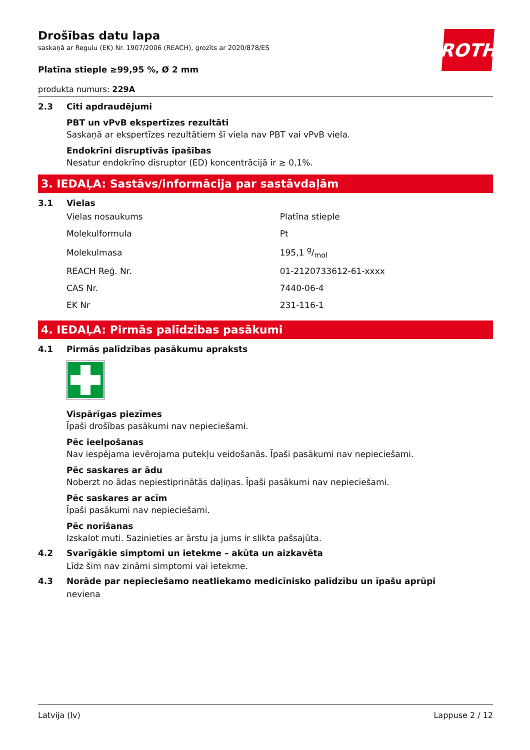ROTH
Drošības datu lapa
saskaņā ar Regulu (EK) Nr. 1907/2006 (REACH), grozīts ar 2020/878/ES
Platīna stieple ≥99,95 %, Ø 2 mm
produkta numurs: 229A
2.3 Citi apdraudējumi
PBT un vPvB ekspertīzes rezultāti
Saskaņā ar ekspertīzes rezultātiem šī viela nav PBT vai vPvB viela.
Endokrīni disruptīvās īpašības
Nesatur endokrīno disruptor (ED) koncentrācijā ir ≥ 0,1%.
3. IEDAĻA: Sastāvs/informācija par sastāvdaļām
3.1 Vielas
| Vielas nosaukums | Platīna stieple |
| Molekulformula | Pt |
| Molekulmasa | 195,1 g/mol |
| REACH Reģ. Nr. | 01-2120733612-61-xxxx |
| CAS Nr. | 7440-06-4 |
| EK Nr | 231-116-1 |
4. IEDAĻA: Pirmās palīdzības pasākumi
4.1 Pirmās palīdzības pasākumu apraksts
Vispārīgas piezīmes
Īpaši drošības pasākumi nav nepieciešami.
Pēc ieelpošanas
Nav iespējama ievērojama putekļu veidošanās. Īpaši pasākumi nav nepieciešami.
Pēc saskares ar ādu
Noberzt no ādas nepiestiprinātās daļiņas. Īpaši pasākumi nav nepieciešami.
Pēc saskares ar acīm
Īpaši pasākumi nav nepieciešami.
Pēc norīšanas
Izskalot muti. Sazinieties ar ārstu ja jums ir slikta pašsajūta.
4.2 Svarīgākie simptomi un ietekme – akūta un aizkavēta
Līdz šim nav zināmi simptomi vai ietekme.
4.3 Norāde par nepieciešamo neatliekamo medicīnisko palīdzību un īpašu aprūpi
neviena
Latvija (lv) Lappuse 2 / 12